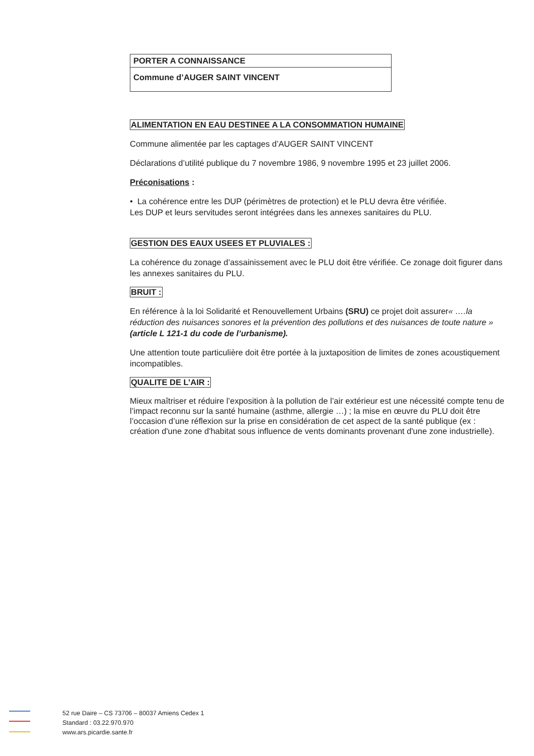| PORTER A CONNAISSANCE |
| Commune d’AUGER SAINT VINCENT |
ALIMENTATION EN EAU DESTINEE A LA CONSOMMATION HUMAINE
Commune alimentée par les captages d’AUGER SAINT VINCENT
Déclarations d’utilité publique du 7 novembre 1986, 9 novembre 1995 et 23 juillet 2006.
Préconisations :
• La cohérence entre les DUP (périmètres de protection) et le PLU devra être vérifiée.
Les DUP et leurs servitudes seront intégrées dans les annexes sanitaires du PLU.
GESTION DES EAUX USEES ET PLUVIALES :
La cohérence du zonage d’assainissement avec le PLU doit être vérifiée. Ce zonage doit figurer dans les annexes sanitaires du PLU.
BRUIT :
En référence à la loi Solidarité et Renouvellement Urbains (SRU) ce projet doit assurer« ….la réduction des nuisances sonores et la prévention des pollutions et des nuisances de toute nature » (article L 121-1 du code de l’urbanisme).
Une attention toute particulière doit être portée à la juxtaposition de limites de zones acoustiquement incompatibles.
QUALITE DE L’AIR :
Mieux maîtriser et réduire l’exposition à la pollution de l’air extérieur est une nécessité compte tenu de l’impact reconnu sur la santé humaine (asthme, allergie …) ; la mise en œuvre du PLU doit être l’occasion d’une réflexion sur la prise en considération de cet aspect de la santé publique (ex : création d'une zone d'habitat sous influence de vents dominants provenant d'une zone industrielle).
52 rue Daire – CS 73706 – 80037 Amiens Cedex 1
Standard : 03.22.970.970
www.ars.picardie.sante.fr